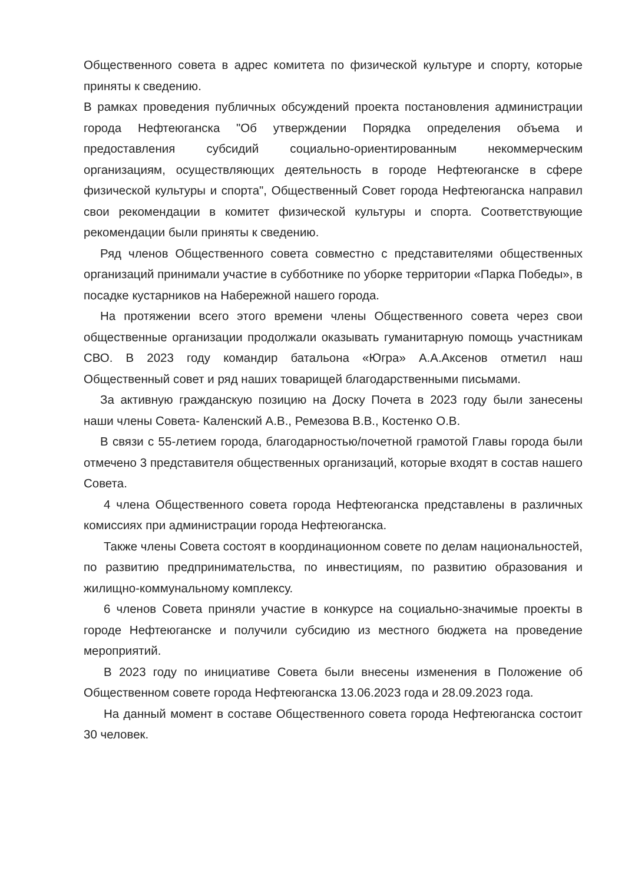Общественного совета в адрес комитета по физической культуре и спорту, которые приняты к сведению.
В рамках проведения публичных обсуждений проекта постановления администрации города Нефтеюганска "Об утверждении Порядка определения объема и предоставления субсидий социально-ориентированным некоммерческим организациям, осуществляющих деятельность в городе Нефтеюганске в сфере физической культуры и спорта", Общественный Совет города Нефтеюганска направил свои рекомендации в комитет физической культуры и спорта. Соответствующие рекомендации были приняты к сведению.
Ряд членов Общественного совета совместно с представителями общественных организаций принимали участие в субботнике по уборке территории «Парка Победы», в посадке кустарников на Набережной нашего города.
На протяжении всего этого времени члены Общественного совета через свои общественные организации продолжали оказывать гуманитарную помощь участникам СВО. В 2023 году командир батальона «Югра» А.А.Аксенов отметил наш Общественный совет и ряд наших товарищей благодарственными письмами.
За активную гражданскую позицию на Доску Почета в 2023 году были занесены наши члены Совета- Каленский А.В., Ремезова В.В., Костенко О.В.
В связи с 55-летием города, благодарностью/почетной грамотой Главы города были отмечено 3 представителя общественных организаций, которые входят в состав нашего Совета.
4 члена Общественного совета города Нефтеюганска представлены в различных комиссиях при администрации города Нефтеюганска.
Также члены Совета состоят в координационном совете по делам национальностей, по развитию предпринимательства, по инвестициям, по развитию образования и жилищно-коммунальному комплексу.
6 членов Совета приняли участие в конкурсе на социально-значимые проекты в городе Нефтеюганске и получили субсидию из местного бюджета на проведение мероприятий.
В 2023 году по инициативе Совета были внесены изменения в Положение об Общественном совете города Нефтеюганска 13.06.2023 года и 28.09.2023 года.
На данный момент в составе Общественного совета города Нефтеюганска состоит 30 человек.